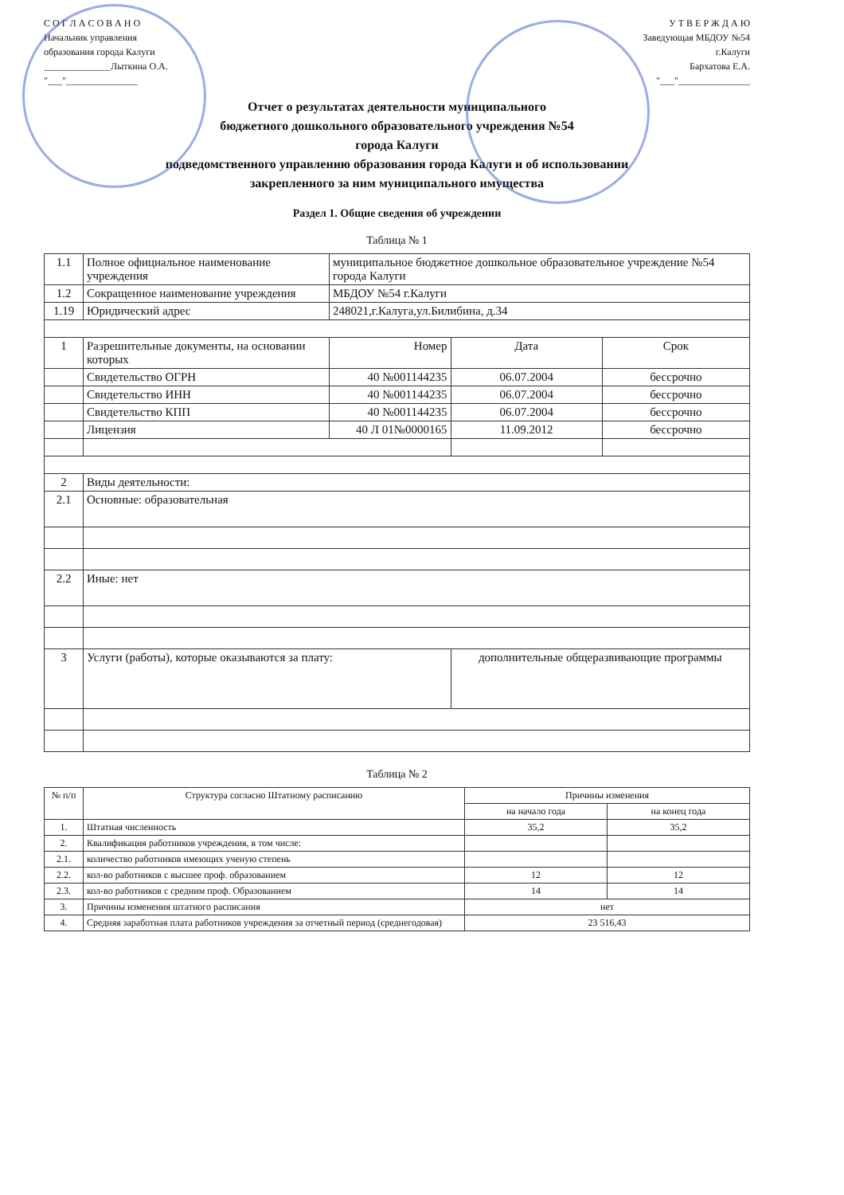С О Г Л А С О В А Н О
Начальник управления
образования города Калуги
______________Лыткина О.А.
"___"_______________
У Т В Е Р Ж Д А Ю
Заведующая МБДОУ №54
г.Калуги
Бархатова Е.А.
"___"_______________
Отчет о результатах деятельности муниципального
бюджетного дошкольного образовательного учреждения №54
города Калуги
подведомственного управлению образования города Калуги и об использовании
закрепленного за ним муниципального имущества
Раздел 1. Общие сведения об учреждении
Таблица № 1
| 1.1 | Полное официальное наименование учреждения | муниципальное бюджетное дошкольное образовательное учреждение №54 города Калуги | | |
| 1.2 | Сокращенное наименование учреждения | МБДОУ №54 г.Калуги | | |
| 1.19 | Юридический адрес | 248021,г.Калуга,ул.Билибина, д.34 | | |
| 1 | Разрешительные документы, на основании которых | Номер | Дата | Срок |
| | Свидетельство ОГРН | 40 №001144235 | 06.07.2004 | бессрочно |
| | Свидетельство ИНН | 40 №001144235 | 06.07.2004 | бессрочно |
| | Свидетельство КПП | 40 №001144235 | 06.07.2004 | бессрочно |
| | Лицензия | 40 Л 01№0000165 | 11.09.2012 | бессрочно |
| 2 | Виды деятельности: | | | |
| 2.1 | Основные: образовательная | | | |
| 2.2 | Иные: нет | | | |
| 3 | Услуги (работы), которые оказываются за плату: | | дополнительные общеразвивающие программы | |
Таблица № 2
| № п/п | Структура согласно Штатному расписанию | Причины изменения | |
| --- | --- | --- | --- |
| | | на начало года | на конец года |
| 1. | Штатная численность | 35,2 | 35,2 |
| 2. | Квалификация работников учреждения, в том числе: | | |
| 2.1. | количество работников имеющих ученую степень | | |
| 2.2. | кол-во работников с высшее проф. образованием | 12 | 12 |
| 2.3. | кол-во работников с средним проф. Образованием | 14 | 14 |
| 3. | Причины изменения штатного расписания | нет | |
| 4. | Средняя заработная плата работников учреждения за отчетный период (среднегодовая) | 23 516,43 | |